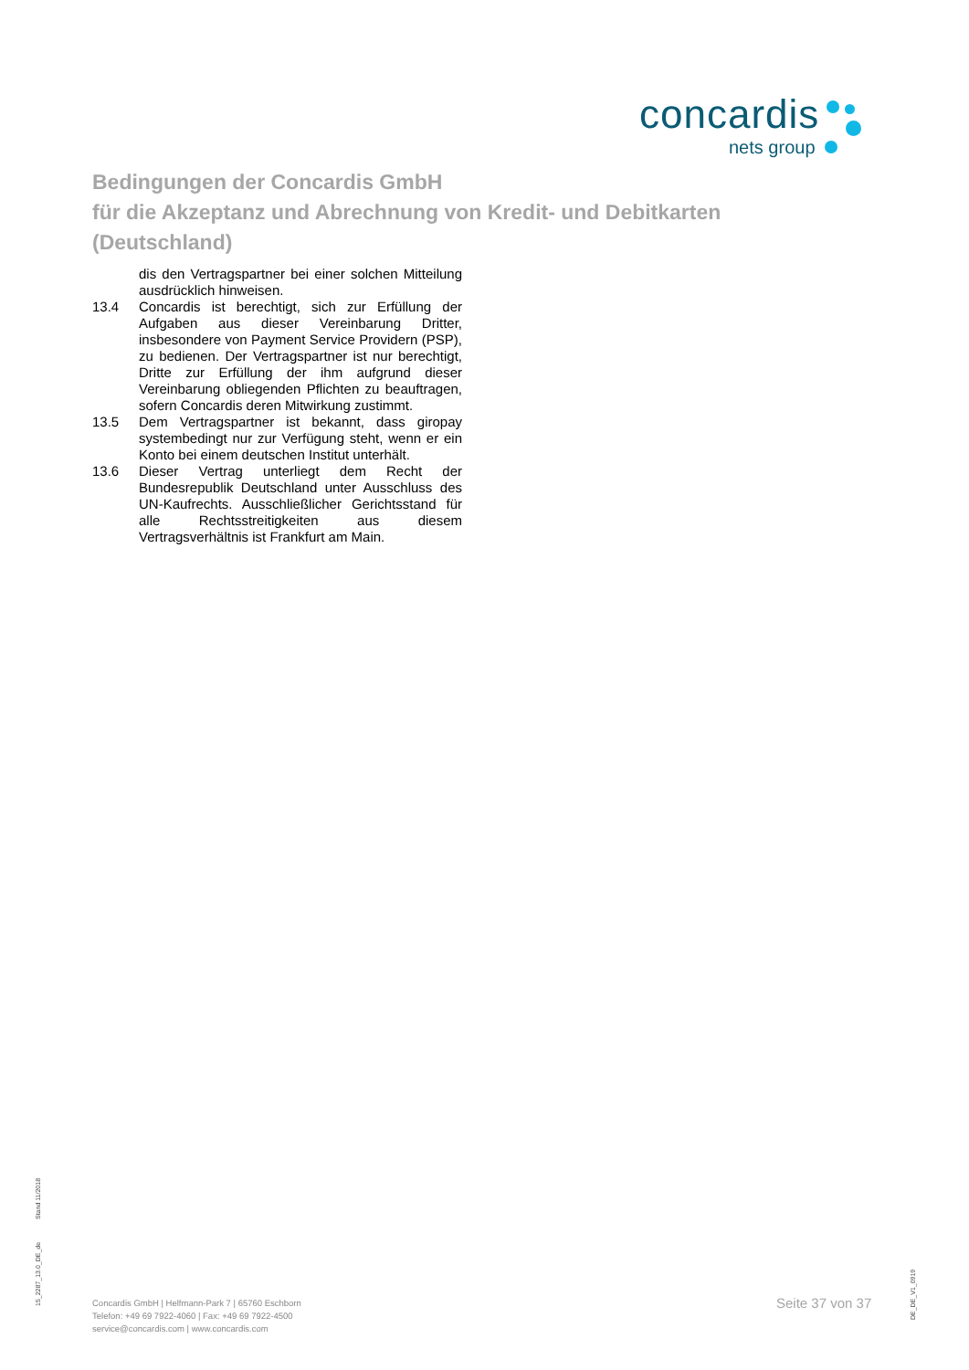concardis
nets group
Bedingungen der Concardis GmbH
für die Akzeptanz und Abrechnung von Kredit- und Debitkarten
(Deutschland)
dis den Vertragspartner bei einer solchen Mitteilung ausdrücklich hinweisen.
13.4 Concardis ist berechtigt, sich zur Erfüllung der Aufgaben aus dieser Vereinbarung Dritter, insbesondere von Payment Service Providern (PSP), zu bedienen. Der Vertragspartner ist nur berechtigt, Dritte zur Erfüllung der ihm aufgrund dieser Vereinbarung obliegenden Pflichten zu beauftragen, sofern Concardis deren Mitwirkung zustimmt.
13.5 Dem Vertragspartner ist bekannt, dass giropay systembedingt nur zur Verfügung steht, wenn er ein Konto bei einem deutschen Institut unterhält.
13.6 Dieser Vertrag unterliegt dem Recht der Bundesrepublik Deutschland unter Ausschluss des UN-Kaufrechts. Ausschließlicher Gerichtsstand für alle Rechtsstreitigkeiten aus diesem Vertragsverhältnis ist Frankfurt am Main.
15_2287_13.0_DE_de
Stand 11/2018
Concardis GmbH | Helfmann-Park 7 | 65760 Eschborn
Telefon: +49 69 7922-4060 | Fax: +49 69 7922-4500
service@concardis.com | www.concardis.com
Seite 37 von 37
DE_DE_V1_0919